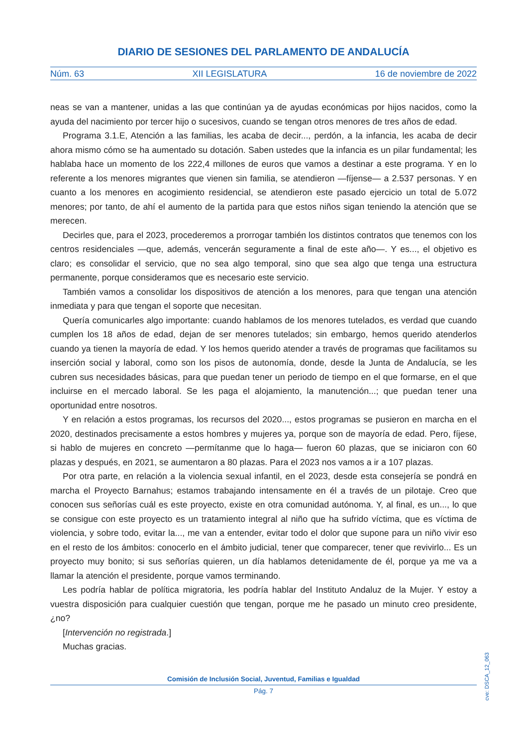DIARIO DE SESIONES DEL PARLAMENTO DE ANDALUCÍA
Núm. 63 XII LEGISLATURA 16 de noviembre de 2022
neas se van a mantener, unidas a las que continúan ya de ayudas económicas por hijos nacidos, como la ayuda del nacimiento por tercer hijo o sucesivos, cuando se tengan otros menores de tres años de edad.
Programa 3.1.E, Atención a las familias, les acaba de decir..., perdón, a la infancia, les acaba de decir ahora mismo cómo se ha aumentado su dotación. Saben ustedes que la infancia es un pilar fundamental; les hablaba hace un momento de los 222,4 millones de euros que vamos a destinar a este programa. Y en lo referente a los menores migrantes que vienen sin familia, se atendieron —fíjense— a 2.537 personas. Y en cuanto a los menores en acogimiento residencial, se atendieron este pasado ejercicio un total de 5.072 menores; por tanto, de ahí el aumento de la partida para que estos niños sigan teniendo la atención que se merecen.
Decirles que, para el 2023, procederemos a prorrogar también los distintos contratos que tenemos con los centros residenciales —que, además, vencerán seguramente a final de este año—. Y es..., el objetivo es claro; es consolidar el servicio, que no sea algo temporal, sino que sea algo que tenga una estructura permanente, porque consideramos que es necesario este servicio.
También vamos a consolidar los dispositivos de atención a los menores, para que tengan una atención inmediata y para que tengan el soporte que necesitan.
Quería comunicarles algo importante: cuando hablamos de los menores tutelados, es verdad que cuando cumplen los 18 años de edad, dejan de ser menores tutelados; sin embargo, hemos querido atenderlos cuando ya tienen la mayoría de edad. Y los hemos querido atender a través de programas que facilitamos su inserción social y laboral, como son los pisos de autonomía, donde, desde la Junta de Andalucía, se les cubren sus necesidades básicas, para que puedan tener un periodo de tiempo en el que formarse, en el que incluirse en el mercado laboral. Se les paga el alojamiento, la manutención...; que puedan tener una oportunidad entre nosotros.
Y en relación a estos programas, los recursos del 2020..., estos programas se pusieron en marcha en el 2020, destinados precisamente a estos hombres y mujeres ya, porque son de mayoría de edad. Pero, fíjese, si hablo de mujeres en concreto —permítanme que lo haga— fueron 60 plazas, que se iniciaron con 60 plazas y después, en 2021, se aumentaron a 80 plazas. Para el 2023 nos vamos a ir a 107 plazas.
Por otra parte, en relación a la violencia sexual infantil, en el 2023, desde esta consejería se pondrá en marcha el Proyecto Barnahus; estamos trabajando intensamente en él a través de un pilotaje. Creo que conocen sus señorías cuál es este proyecto, existe en otra comunidad autónoma. Y, al final, es un..., lo que se consigue con este proyecto es un tratamiento integral al niño que ha sufrido víctima, que es víctima de violencia, y sobre todo, evitar la..., me van a entender, evitar todo el dolor que supone para un niño vivir eso en el resto de los ámbitos: conocerlo en el ámbito judicial, tener que comparecer, tener que revivirlo... Es un proyecto muy bonito; si sus señorías quieren, un día hablamos detenidamente de él, porque ya me va a llamar la atención el presidente, porque vamos terminando.
Les podría hablar de política migratoria, les podría hablar del Instituto Andaluz de la Mujer. Y estoy a vuestra disposición para cualquier cuestión que tengan, porque me he pasado un minuto creo presidente, ¿no?
[Intervención no registrada.]
Muchas gracias.
Comisión de Inclusión Social, Juventud, Familias e Igualdad
Pág. 7
cve: DSCA_12_063